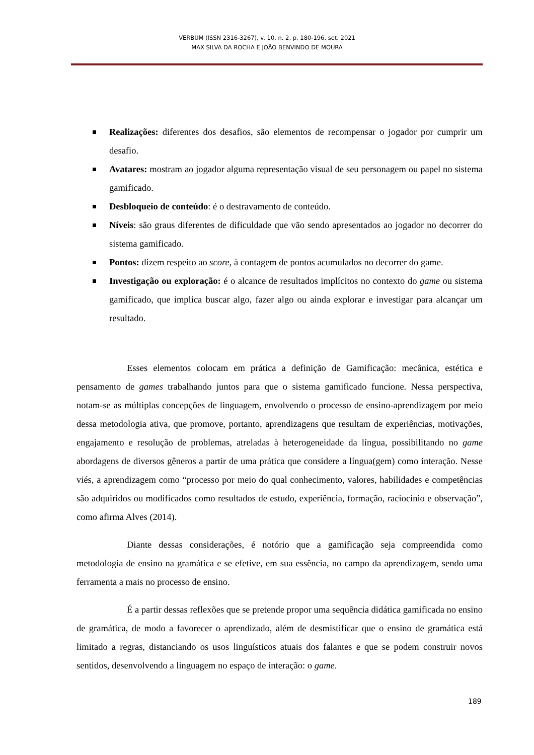VERBUM (ISSN 2316-3267), v. 10, n. 2, p. 180-196, set. 2021
MAX SILVA DA ROCHA E JOÃO BENVINDO DE MOURA
Realizações: diferentes dos desafios, são elementos de recompensar o jogador por cumprir um desafio.
Avatares: mostram ao jogador alguma representação visual de seu personagem ou papel no sistema gamificado.
Desbloqueio de conteúdo: é o destravamento de conteúdo.
Níveis: são graus diferentes de dificuldade que vão sendo apresentados ao jogador no decorrer do sistema gamificado.
Pontos: dizem respeito ao score, à contagem de pontos acumulados no decorrer do game.
Investigação ou exploração: é o alcance de resultados implícitos no contexto do game ou sistema gamificado, que implica buscar algo, fazer algo ou ainda explorar e investigar para alcançar um resultado.
Esses elementos colocam em prática a definição de Gamificação: mecânica, estética e pensamento de games trabalhando juntos para que o sistema gamificado funcione. Nessa perspectiva, notam-se as múltiplas concepções de linguagem, envolvendo o processo de ensino-aprendizagem por meio dessa metodologia ativa, que promove, portanto, aprendizagens que resultam de experiências, motivações, engajamento e resolução de problemas, atreladas à heterogeneidade da língua, possibilitando no game abordagens de diversos gêneros a partir de uma prática que considere a língua(gem) como interação. Nesse viés, a aprendizagem como “processo por meio do qual conhecimento, valores, habilidades e competências são adquiridos ou modificados como resultados de estudo, experiência, formação, raciocínio e observação”, como afirma Alves (2014).
Diante dessas considerações, é notório que a gamificação seja compreendida como metodologia de ensino na gramática e se efetive, em sua essência, no campo da aprendizagem, sendo uma ferramenta a mais no processo de ensino.
É a partir dessas reflexões que se pretende propor uma sequência didática gamificada no ensino de gramática, de modo a favorecer o aprendizado, além de desmistificar que o ensino de gramática está limitado a regras, distanciando os usos linguísticos atuais dos falantes e que se podem construir novos sentidos, desenvolvendo a linguagem no espaço de interação: o game.
189